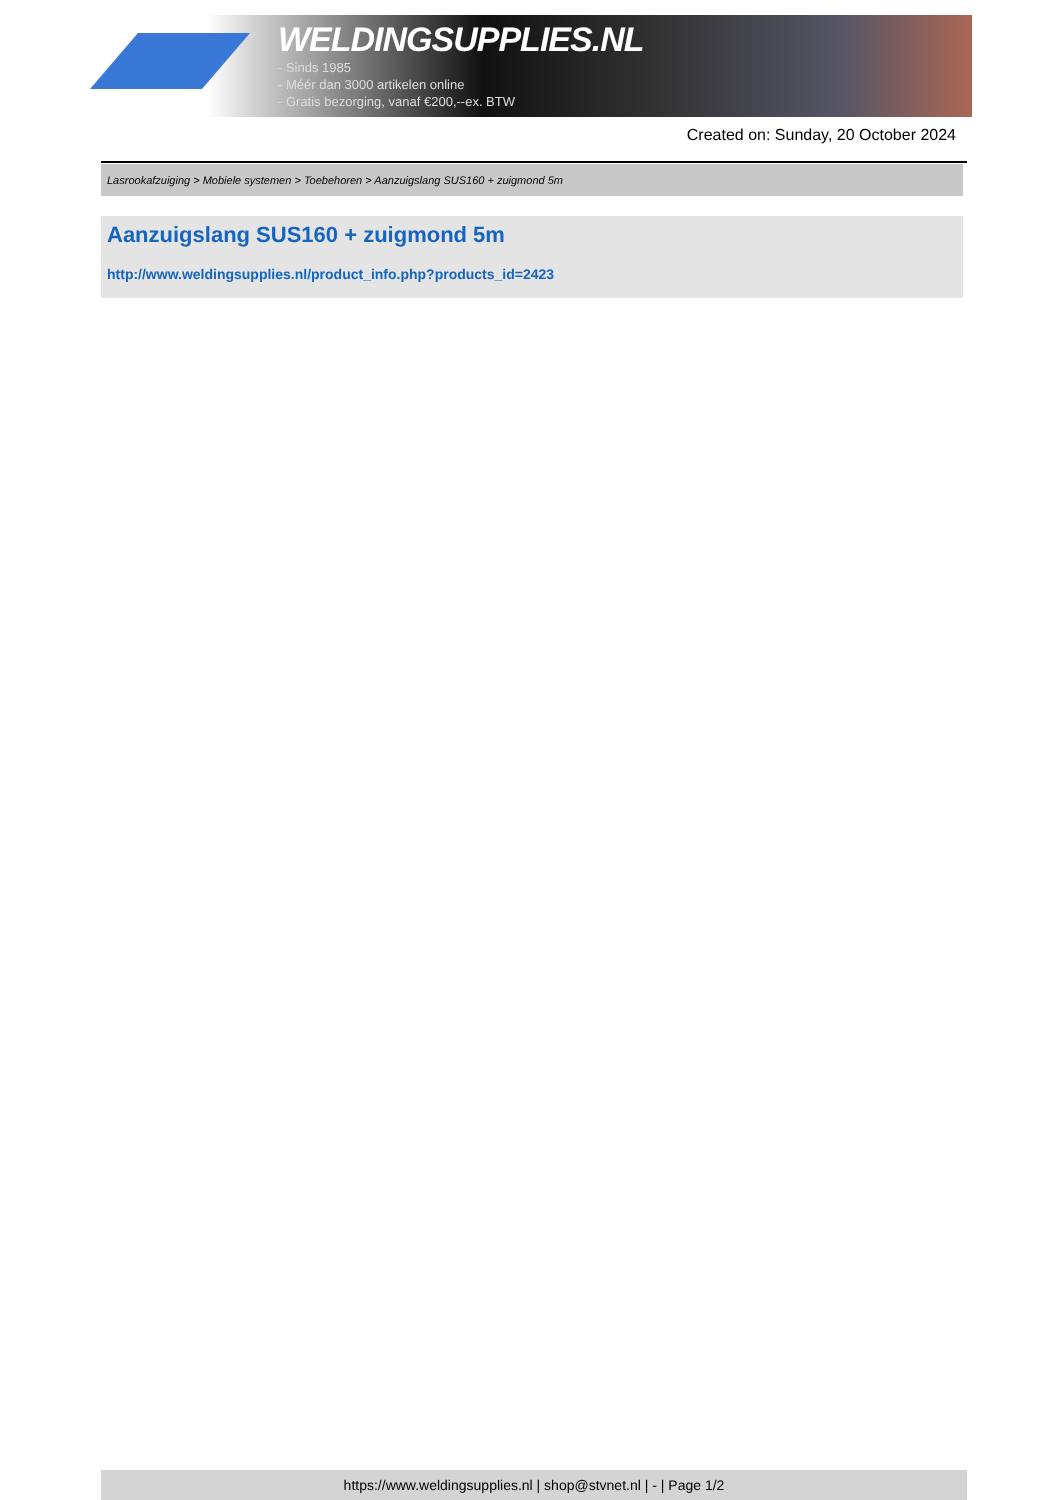WELDINGSUPPLIES.NL
- Sinds 1985
- Méér dan 3000 artikelen online
- Gratis bezorging, vanaf €200,--ex. BTW
Created on: Sunday, 20 October 2024
Lasrookafzuiging > Mobiele systemen > Toebehoren > Aanzuigslang SUS160 + zuigmond 5m
Aanzuigslang SUS160 + zuigmond 5m
http://www.weldingsupplies.nl/product_info.php?products_id=2423
https://www.weldingsupplies.nl | shop@stvnet.nl | - | Page 1/2